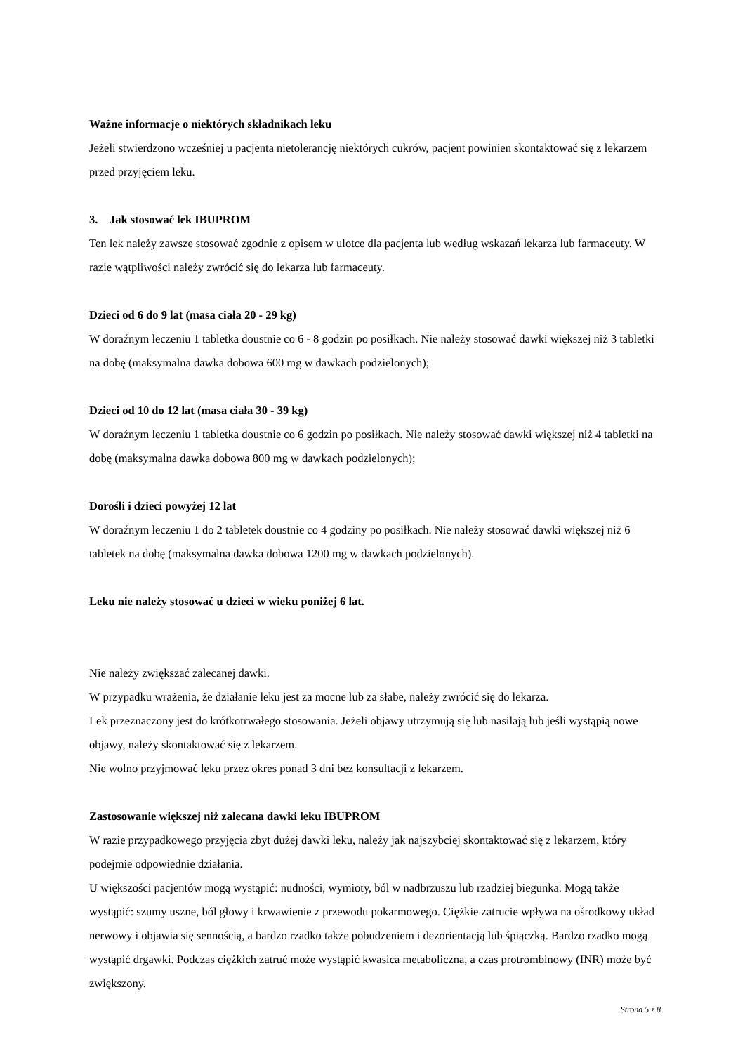Ważne informacje o niektórych składnikach leku
Jeżeli stwierdzono wcześniej u pacjenta nietolerancję niektórych cukrów, pacjent powinien skontaktować się z lekarzem przed przyjęciem leku.
3. Jak stosować lek IBUPROM
Ten lek należy zawsze stosować zgodnie z opisem w ulotce dla pacjenta lub według wskazań lekarza lub farmaceuty. W razie wątpliwości należy zwrócić się do lekarza lub farmaceuty.
Dzieci od 6 do 9 lat (masa ciała 20 - 29 kg)
W doraźnym leczeniu 1 tabletka doustnie co 6 - 8 godzin po posiłkach. Nie należy stosować dawki większej niż 3 tabletki na dobę (maksymalna dawka dobowa 600 mg w dawkach podzielonych);
Dzieci od 10 do 12 lat (masa ciała 30 - 39 kg)
W doraźnym leczeniu 1 tabletka doustnie co 6 godzin po posiłkach. Nie należy stosować dawki większej niż 4 tabletki na dobę (maksymalna dawka dobowa 800 mg w dawkach podzielonych);
Dorośli i dzieci powyżej 12 lat
W doraźnym leczeniu 1 do 2 tabletek doustnie co 4 godziny po posiłkach. Nie należy stosować dawki większej niż 6 tabletek na dobę (maksymalna dawka dobowa 1200 mg w dawkach podzielonych).
Leku nie należy stosować u dzieci w wieku poniżej 6 lat.
Nie należy zwiększać zalecanej dawki.
W przypadku wrażenia, że działanie leku jest za mocne lub za słabe, należy zwrócić się do lekarza.
Lek przeznaczony jest do krótkotrwałego stosowania. Jeżeli objawy utrzymują się lub nasilają lub jeśli wystąpią nowe objawy, należy skontaktować się z lekarzem.
Nie wolno przyjmować leku przez okres ponad 3 dni bez konsultacji z lekarzem.
Zastosowanie większej niż zalecana dawki leku IBUPROM
W razie przypadkowego przyjęcia zbyt dużej dawki leku, należy jak najszybciej skontaktować się z lekarzem, który podejmie odpowiednie działania.
U większości pacjentów mogą wystąpić: nudności, wymioty, ból w nadbrzuszu lub rzadziej biegunka. Mogą także wystąpić: szumy uszne, ból głowy i krwawienie z przewodu pokarmowego. Ciężkie zatrucie wpływa na ośrodkowy układ nerwowy i objawia się sennością, a bardzo rzadko także pobudzeniem i dezorientacją lub śpiączką. Bardzo rzadko mogą wystąpić drgawki. Podczas ciężkich zatruć może wystąpić kwasica metaboliczna, a czas protrombinowy (INR) może być zwiększony.
Strona 5 z 8